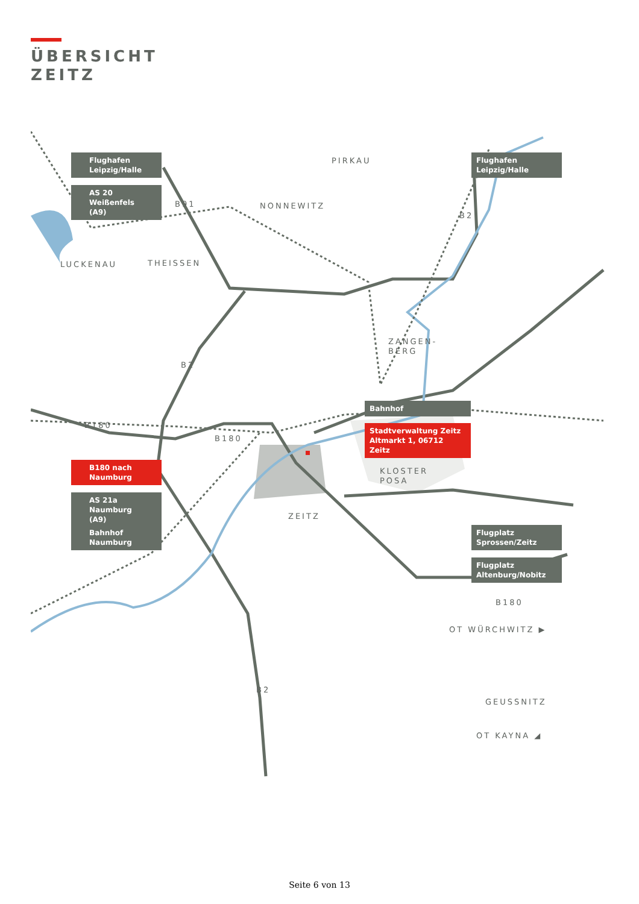ÜBERSICHT
ZEITZ
Flughafen
Leipzig/Halle
AS 20 Weißenfels
(A9)
Flughafen
Leipzig/Halle
Bahnhof
Stadtverwaltung Zeitz
Altmarkt 1, 06712 Zeitz
B180 nach
Naumburg
AS 21a Naumburg
(A9)
Bahnhof
Naumburg
Flugplatz
Sprossen/Zeitz
Flugplatz
Altenburg/Nobitz
PIRKAU
NONNEWITZ
LUCKENAU THEISSEN
B91
B2
ZANGEN-
BERG
B2
B180
B180
KLOSTER
POSA
ZEITZ
B180
OT WÜRCHWITZ ▶
B2
GEUSSNITZ
OT KAYNA ◢
Seite 6 von 13